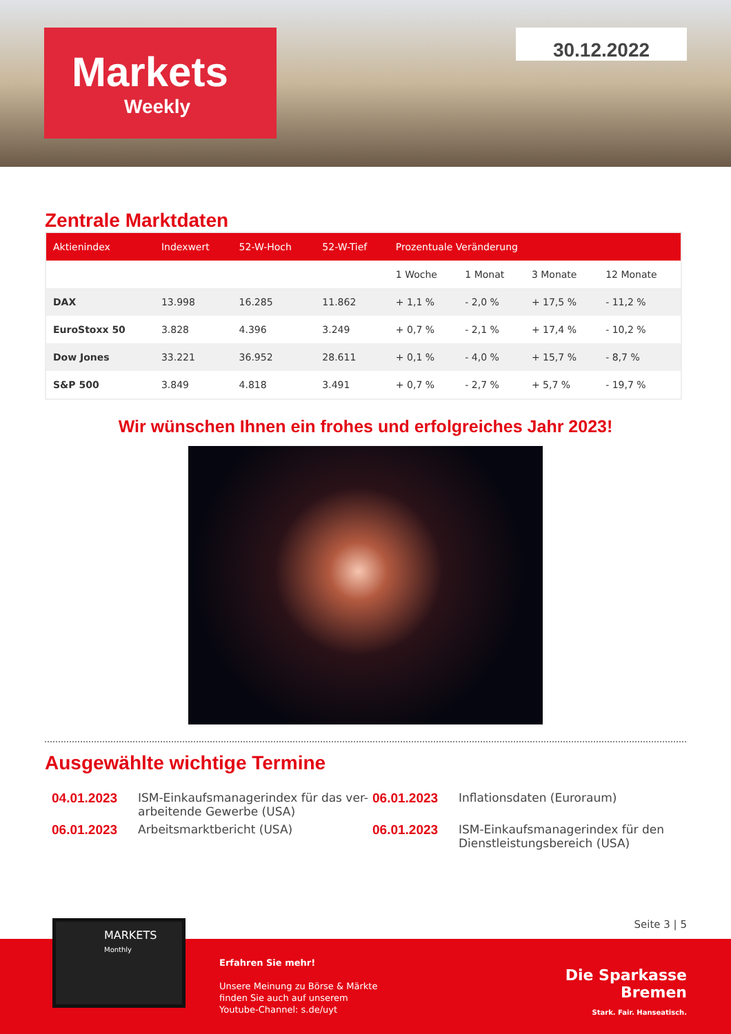Markets
Weekly
30.12.2022
Zentrale Marktdaten
| Aktienindex | Indexwert | 52-W-Hoch | 52-W-Tief | Prozentuale Veränderung | | | |
| --- | --- | --- | --- | --- | --- | --- | --- |
| | | | | 1 Woche | 1 Monat | 3 Monate | 12 Monate |
| DAX | 13.998 | 16.285 | 11.862 | + 1,1 % | - 2,0 % | + 17,5 % | - 11,2 % |
| EuroStoxx 50 | 3.828 | 4.396 | 3.249 | + 0,7 % | - 2,1 % | + 17,4 % | - 10,2 % |
| Dow Jones | 33.221 | 36.952 | 28.611 | + 0,1 % | - 4,0 % | + 15,7 % | - 8,7 % |
| S&P 500 | 3.849 | 4.818 | 3.491 | + 0,7 % | - 2,7 % | + 5,7 % | - 19,7 % |
Wir wünschen Ihnen ein frohes und erfolgreiches Jahr 2023!
Ausgewählte wichtige Termine
04.01.2023
ISM-Einkaufsmanagerindex für das ver-arbeitende Gewerbe (USA)
06.01.2023
Inflationsdaten (Euroraum)
06.01.2023
Arbeitsmarktbericht (USA)
06.01.2023
ISM-Einkaufsmanagerindex für den Dienstleistungsbereich (USA)
Seite 3 | 5
MARKETS
Monthly
Erfahren Sie mehr!
Unsere Meinung zu Börse & Märkte
finden Sie auch auf unserem
Youtube-Channel: s.de/uyt
Die Sparkasse
Bremen
Stark. Fair. Hanseatisch.